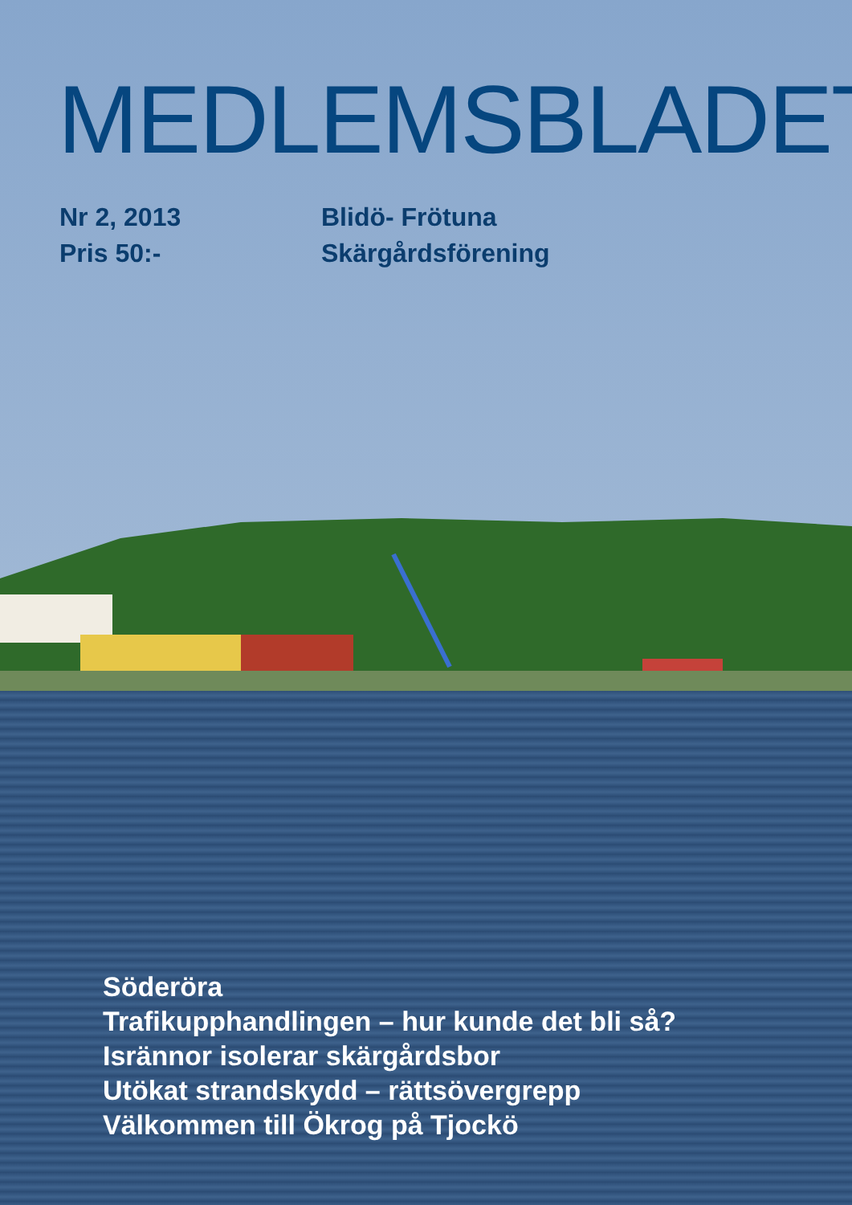MEDLEMSBLADET
Nr 2, 2013
Pris 50:-
Blidö- Frötuna
Skärgårdsförening
Söderöra
Trafikupphandlingen – hur kunde det bli så?
Isrännor isolerar skärgårdsbor
Utökat strandskydd – rättsövergrepp
Välkommen till Ökrog på Tjockö